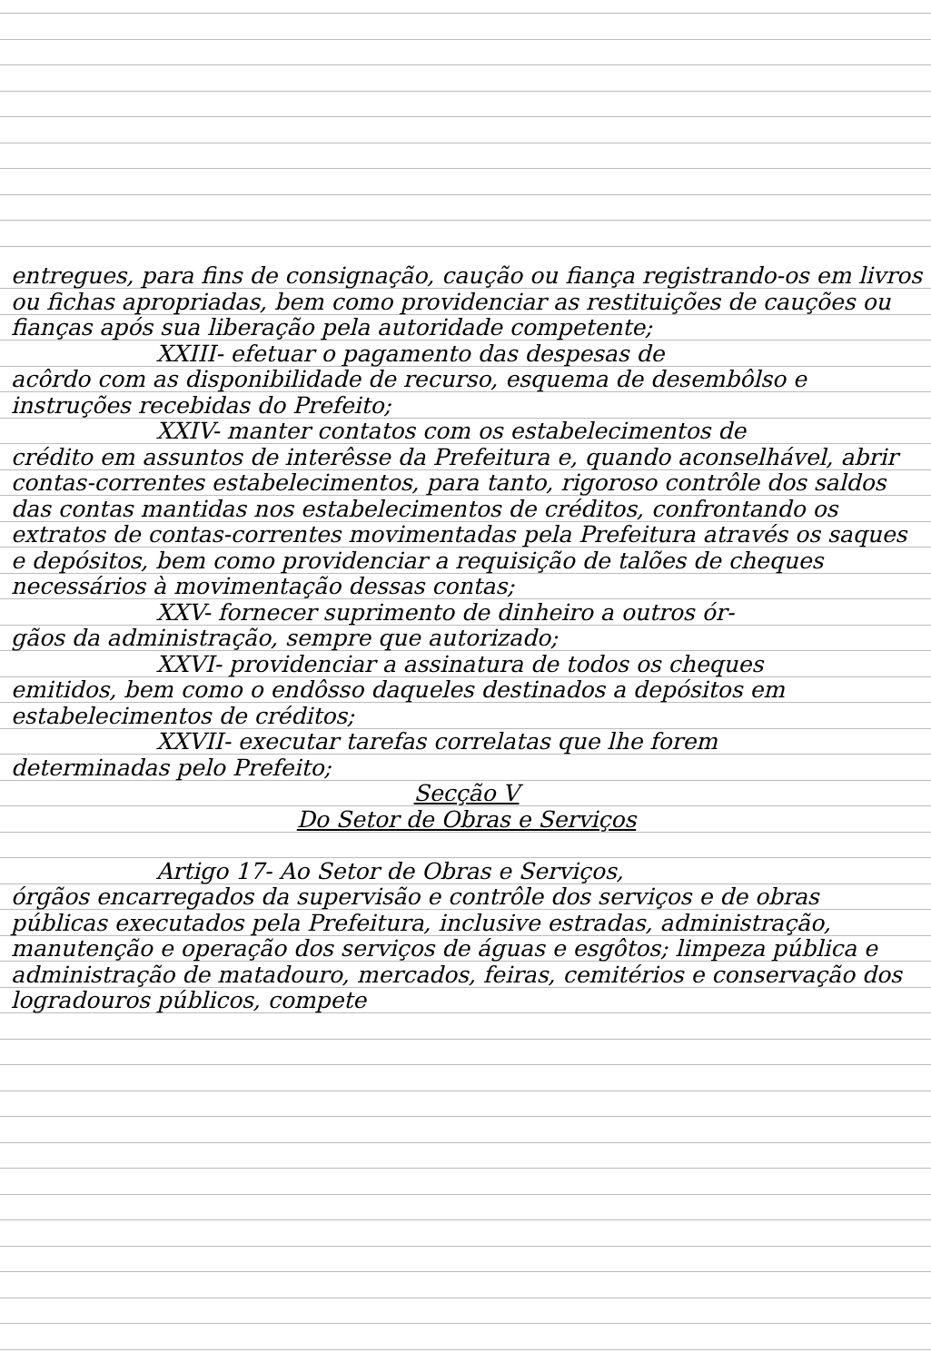entregues, para fins de consignação, caução ou fiança registrando-os em livros ou fichas apropriadas, bem como providenciar as restituições de cauções ou fianças após sua liberação pela autoridade competente;
XXIII- efetuar o pagamento das despesas de
acôrdo com as disponibilidade de recurso, esquema de desembôlso e instruções recebidas do Prefeito;
XXIV- manter contatos com os estabelecimentos de
crédito em assuntos de interêsse da Prefeitura e, quando aconselhável, abrir contas-correntes estabelecimentos, para tanto, rigoroso contrôle dos saldos das contas mantidas nos estabelecimentos de créditos, confrontando os extratos de contas-correntes movimentadas pela Prefeitura através os saques e depósitos, bem como providenciar a requisição de talões de cheques necessários à movimentação dessas contas;
XXV- fornecer suprimento de dinheiro a outros ór-
gãos da administração, sempre que autorizado;
XXVI- providenciar a assinatura de todos os cheques
emitidos, bem como o endôsso daqueles destinados a depósitos em estabelecimentos de créditos;
XXVII- executar tarefas correlatas que lhe forem
determinadas pelo Prefeito;
Secção V
Do Setor de Obras e Serviços
Artigo 17- Ao Setor de Obras e Serviços,
órgãos encarregados da supervisão e contrôle dos serviços e de obras públicas executados pela Prefeitura, inclusive estradas, administração, manutenção e operação dos serviços de águas e esgôtos; limpeza pública e administração de matadouro, mercados, feiras, cemitérios e conservação dos logradouros públicos, compete